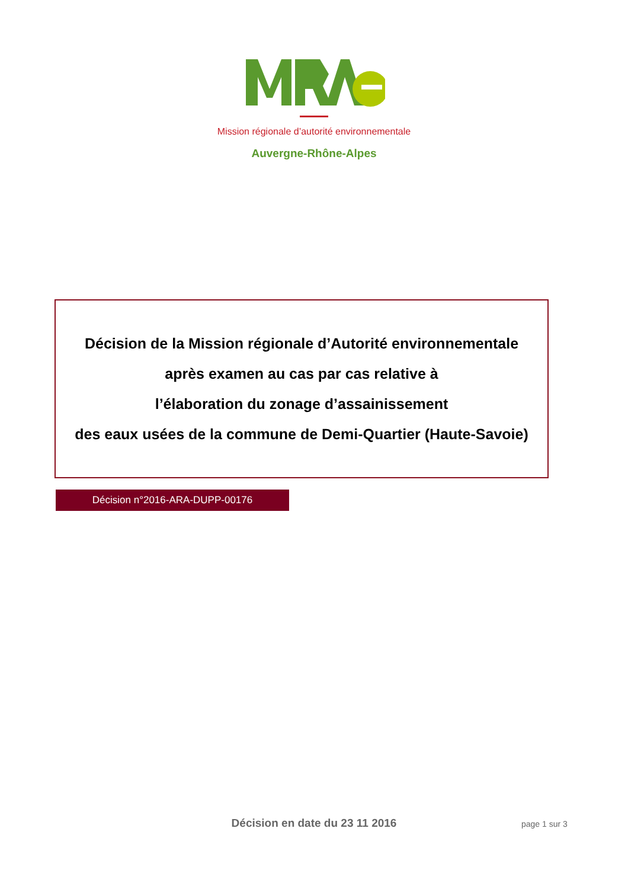Mission régionale d’autorité environnementale
Auvergne-Rhône-Alpes
Décision de la Mission régionale d’Autorité environnementale
après examen au cas par cas relative à
l’élaboration du zonage d’assainissement
des eaux usées de la commune de Demi-Quartier (Haute-Savoie)
Décision n°2016-ARA-DUPP-00176
Décision en date du 23 11 2016 page 1 sur 3